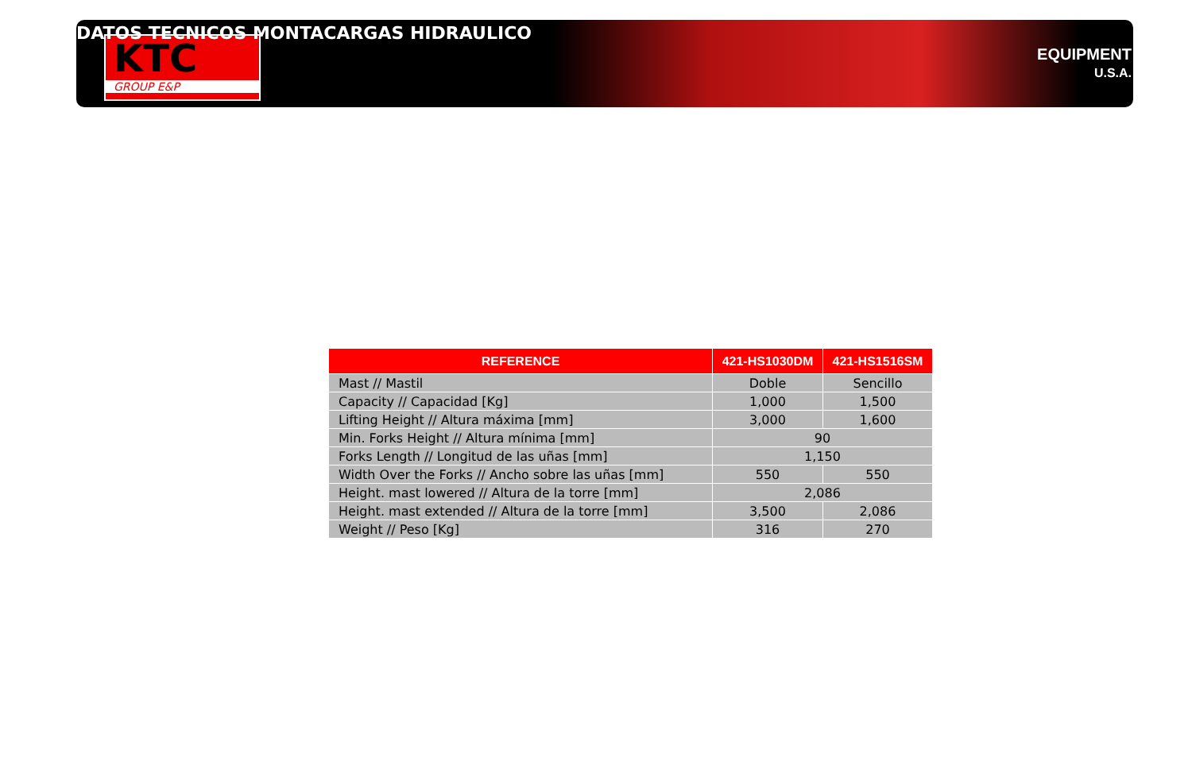DATOS TECNICOS MONTACARGAS HIDRAULICO
KTC
GROUP E&P
EQUIPMENT
U.S.A.
| REFERENCE | 421-HS1030DM | 421-HS1516SM |
| --- | --- | --- |
| Mast // Mastil | Doble | Sencillo |
| Capacity // Capacidad [Kg] | 1,000 | 1,500 |
| Lifting Height // Altura máxima [mm] | 3,000 | 1,600 |
| Min. Forks Height // Altura mínima [mm] | 90 | |
| Forks Length // Longitud de las uñas [mm] | 1,150 | |
| Width Over the Forks // Ancho sobre las uñas [mm] | 550 | 550 |
| Height. mast lowered // Altura de la torre [mm] | 2,086 | |
| Height. mast extended // Altura de la torre [mm] | 3,500 | 2,086 |
| Weight // Peso [Kg] | 316 | 270 |